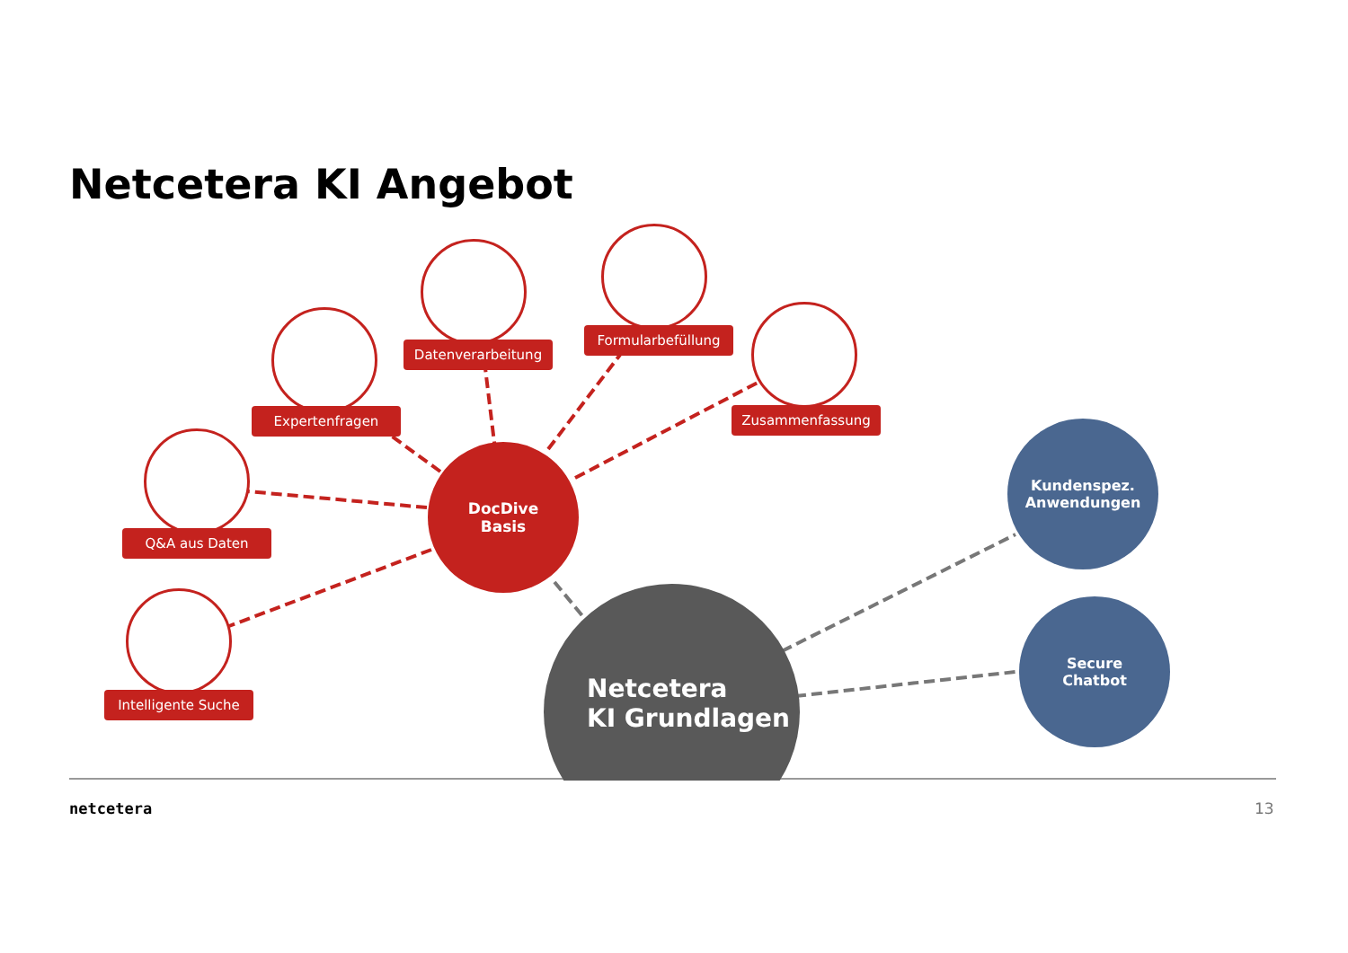Netcetera KI Angebot
Netcetera
KI Grundlagen
DocDive
Basis
Kundenspez.
Anwendungen
Secure
Chatbot
Datenverarbeitung
Formularbefüllung
Expertenfragen Zusammenfassung
Q&A aus Daten
Intelligente Suche
netcetera 13